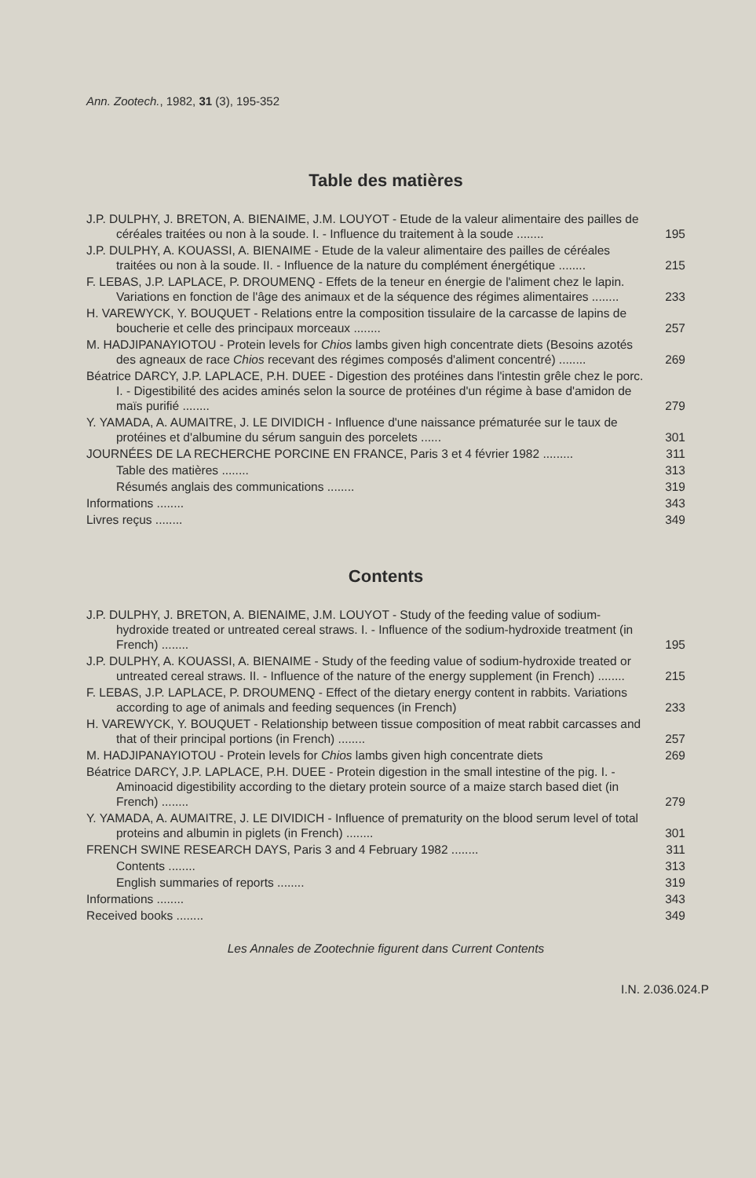Ann. Zootech., 1982, 31 (3), 195-352
Table des matières
J.P. DULPHY, J. BRETON, A. BIENAIME, J.M. LOUYOT - Etude de la valeur alimentaire des pailles de céréales traitées ou non à la soude. I. - Influence du traitement à la soude ........
195
J.P. DULPHY, A. KOUASSI, A. BIENAIME - Etude de la valeur alimentaire des pailles de céréales traitées ou non à la soude. II. - Influence de la nature du complément énergétique ........
215
F. LEBAS, J.P. LAPLACE, P. DROUMENQ - Effets de la teneur en énergie de l'aliment chez le lapin. Variations en fonction de l'âge des animaux et de la séquence des régimes alimentaires ........
233
H. VAREWYCK, Y. BOUQUET - Relations entre la composition tissulaire de la carcasse de lapins de boucherie et celle des principaux morceaux ........
257
M. HADJIPANAYIOTOU - Protein levels for Chios lambs given high concentrate diets (Besoins azotés des agneaux de race Chios recevant des régimes composés d'aliment concentré) ........
269
Béatrice DARCY, J.P. LAPLACE, P.H. DUEE - Digestion des protéines dans l'intestin grêle chez le porc. I. - Digestibilité des acides aminés selon la source de protéines d'un régime à base d'amidon de maïs purifié ........
279
Y. YAMADA, A. AUMAITRE, J. LE DIVIDICH - Influence d'une naissance prématurée sur le taux de protéines et d'albumine du sérum sanguin des porcelets ......
301
JOURNÉES DE LA RECHERCHE PORCINE EN FRANCE, Paris 3 et 4 février 1982 .........
311
Table des matières ........
313
Résumés anglais des communications ........
319
Informations ........
343
Livres reçus ........
349
Contents
J.P. DULPHY, J. BRETON, A. BIENAIME, J.M. LOUYOT - Study of the feeding value of sodium-hydroxide treated or untreated cereal straws. I. - Influence of the sodium-hydroxide treatment (in French) ........
195
J.P. DULPHY, A. KOUASSI, A. BIENAIME - Study of the feeding value of sodium-hydroxide treated or untreated cereal straws. II. - Influence of the nature of the energy supplement (in French) ........
215
F. LEBAS, J.P. LAPLACE, P. DROUMENQ - Effect of the dietary energy content in rabbits. Variations according to age of animals and feeding sequences (in French)
233
H. VAREWYCK, Y. BOUQUET - Relationship between tissue composition of meat rabbit carcasses and that of their principal portions (in French) ........
257
M. HADJIPANAYIOTOU - Protein levels for Chios lambs given high concentrate diets
269
Béatrice DARCY, J.P. LAPLACE, P.H. DUEE - Protein digestion in the small intestine of the pig. I. - Aminoacid digestibility according to the dietary protein source of a maize starch based diet (in French) ........
279
Y. YAMADA, A. AUMAITRE, J. LE DIVIDICH - Influence of prematurity on the blood serum level of total proteins and albumin in piglets (in French) ........
301
FRENCH SWINE RESEARCH DAYS, Paris 3 and 4 February 1982 ........
311
Contents ........
313
English summaries of reports ........
319
Informations ........
343
Received books ........
349
Les Annales de Zootechnie figurent dans Current Contents
I.N. 2.036.024.P